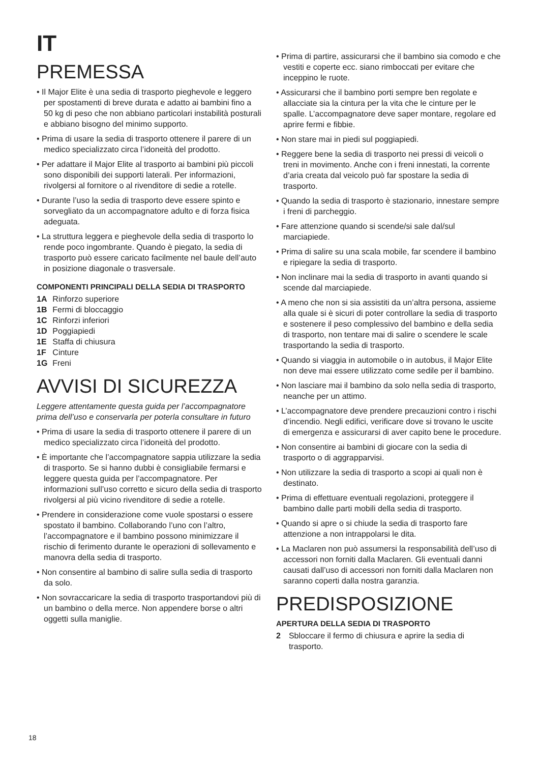IT
PREMESSA
• Il Major Elite è una sedia di trasporto pieghevole e leggero per spostamenti di breve durata e adatto ai bambini fino a 50 kg di peso che non abbiano particolari instabilità posturali e abbiano bisogno del minimo supporto.
• Prima di usare la sedia di trasporto ottenere il parere di un medico specializzato circa l’idoneità del prodotto.
• Per adattare il Major Elite al trasporto ai bambini più piccoli sono disponibili dei supporti laterali. Per informazioni, rivolgersi al fornitore o al rivenditore di sedie a rotelle.
• Durante l’uso la sedia di trasporto deve essere spinto e sorvegliato da un accompagnatore adulto e di forza fisica adeguata.
• La struttura leggera e pieghevole della sedia di trasporto lo rende poco ingombrante. Quando è piegato, la sedia di trasporto può essere caricato facilmente nel baule dell’auto in posizione diagonale o trasversale.
COMPONENTI PRINCIPALI DELLA SEDIA DI TRASPORTO
| 1A | Rinforzo superiore |
| 1B | Fermi di bloccaggio |
| 1C | Rinforzi inferiori |
| 1D | Poggiapiedi |
| 1E | Staffa di chiusura |
| 1F | Cinture |
| 1G | Freni |
AVVISI DI SICUREZZA
Leggere attentamente questa guida per l’accompagnatore prima dell’uso e conservarla per poterla consultare in futuro
• Prima di usare la sedia di trasporto ottenere il parere di un medico specializzato circa l’idoneità del prodotto.
• È importante che l’accompagnatore sappia utilizzare la sedia di trasporto. Se si hanno dubbi è consigliabile fermarsi e leggere questa guida per l’accompagnatore. Per informazioni sull’uso corretto e sicuro della sedia di trasporto rivolgersi al più vicino rivenditore di sedie a rotelle.
• Prendere in considerazione come vuole spostarsi o essere spostato il bambino. Collaborando l’uno con l’altro, l’accompagnatore e il bambino possono minimizzare il rischio di ferimento durante le operazioni di sollevamento e manovra della sedia di trasporto.
• Non consentire al bambino di salire sulla sedia di trasporto da solo.
• Non sovraccaricare la sedia di trasporto trasportandovi più di un bambino o della merce. Non appendere borse o altri oggetti sulla maniglie.
• Prima di partire, assicurarsi che il bambino sia comodo e che vestiti e coperte ecc. siano rimboccati per evitare che inceppino le ruote.
• Assicurarsi che il bambino porti sempre ben regolate e allacciate sia la cintura per la vita che le cinture per le spalle. L’accompagnatore deve saper montare, regolare ed aprire fermi e fibbie.
• Non stare mai in piedi sul poggiapiedi.
• Reggere bene la sedia di trasporto nei pressi di veicoli o treni in movimento. Anche con i freni innestati, la corrente d’aria creata dal veicolo può far spostare la sedia di trasporto.
• Quando la sedia di trasporto è stazionario, innestare sempre i freni di parcheggio.
• Fare attenzione quando si scende/si sale dal/sul marciapiede.
• Prima di salire su una scala mobile, far scendere il bambino e ripiegare la sedia di trasporto.
• Non inclinare mai la sedia di trasporto in avanti quando si scende dal marciapiede.
• A meno che non si sia assistiti da un’altra persona, assieme alla quale si è sicuri di poter controllare la sedia di trasporto e sostenere il peso complessivo del bambino e della sedia di trasporto, non tentare mai di salire o scendere le scale trasportando la sedia di trasporto.
• Quando si viaggia in automobile o in autobus, il Major Elite non deve mai essere utilizzato come sedile per il bambino.
• Non lasciare mai il bambino da solo nella sedia di trasporto, neanche per un attimo.
• L’accompagnatore deve prendere precauzioni contro i rischi d’incendio. Negli edifici, verificare dove si trovano le uscite di emergenza e assicurarsi di aver capito bene le procedure.
• Non consentire ai bambini di giocare con la sedia di trasporto o di aggrapparvisi.
• Non utilizzare la sedia di trasporto a scopi ai quali non è destinato.
• Prima di effettuare eventuali regolazioni, proteggere il bambino dalle parti mobili della sedia di trasporto.
• Quando si apre o si chiude la sedia di trasporto fare attenzione a non intrappolarsi le dita.
• La Maclaren non può assumersi la responsabilità dell’uso di accessori non forniti dalla Maclaren. Gli eventuali danni causati dall’uso di accessori non forniti dalla Maclaren non saranno coperti dalla nostra garanzia.
PREDISPOSIZIONE
APERTURA DELLA SEDIA DI TRASPORTO
| 2 | Sbloccare il fermo di chiusura e aprire la sedia di trasporto. |
18